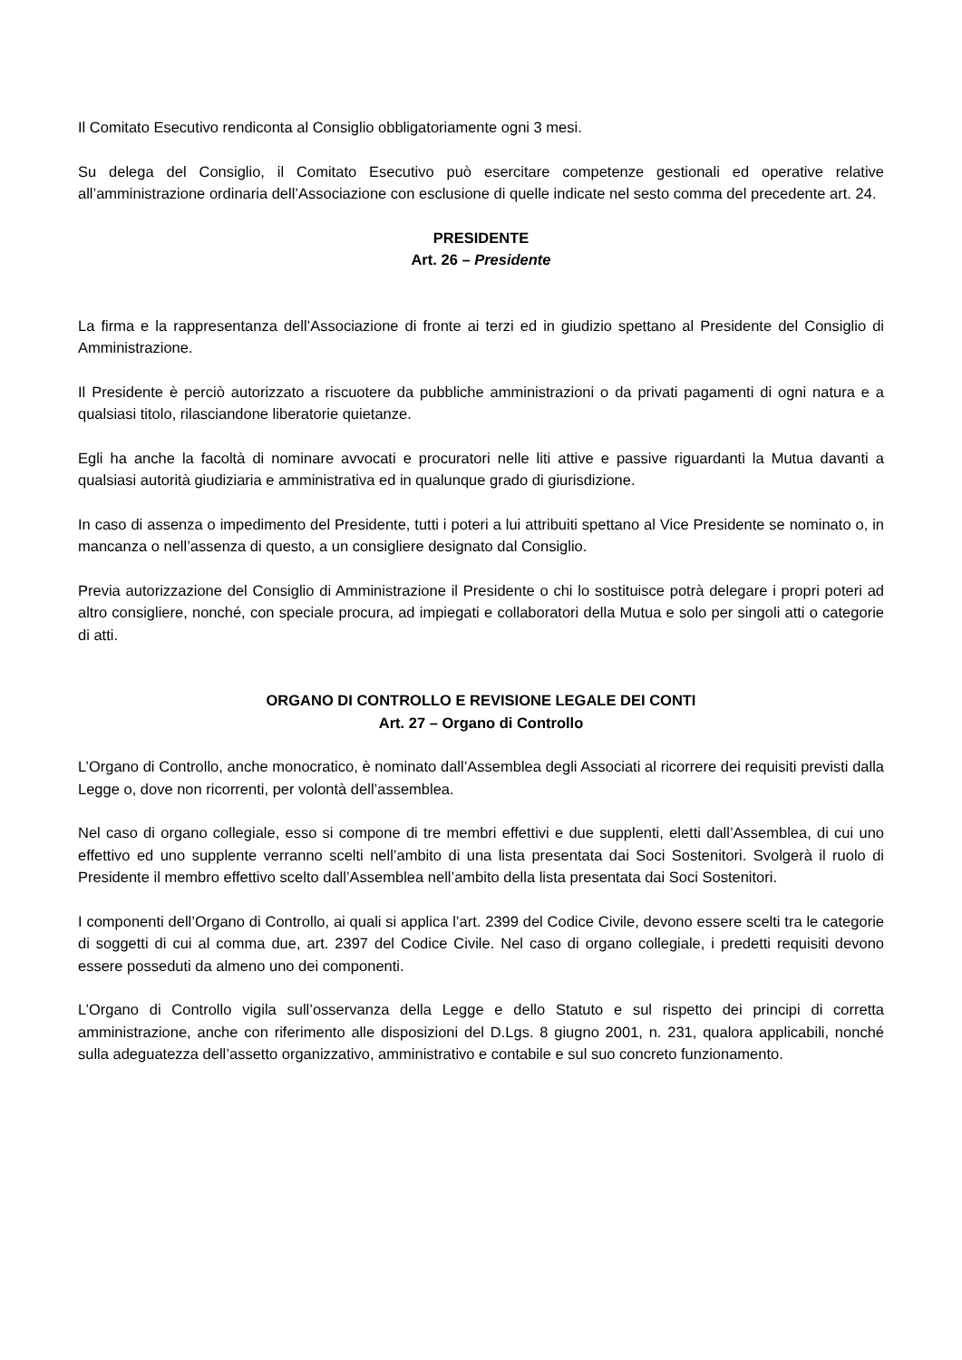Il Comitato Esecutivo rendiconta al Consiglio obbligatoriamente ogni 3 mesi.
Su delega del Consiglio, il Comitato Esecutivo può esercitare competenze gestionali ed operative relative all’amministrazione ordinaria dell’Associazione con esclusione di quelle indicate nel sesto comma del precedente art. 24.
PRESIDENTE
Art. 26 – Presidente
La firma e la rappresentanza dell’Associazione di fronte ai terzi ed in giudizio spettano al Presidente del Consiglio di Amministrazione.
Il Presidente è perciò autorizzato a riscuotere da pubbliche amministrazioni o da privati pagamenti di ogni natura e a qualsiasi titolo, rilasciandone liberatorie quietanze.
Egli ha anche la facoltà di nominare avvocati e procuratori nelle liti attive e passive riguardanti la Mutua davanti a qualsiasi autorità giudiziaria e amministrativa ed in qualunque grado di giurisdizione.
In caso di assenza o impedimento del Presidente, tutti i poteri a lui attribuiti spettano al Vice Presidente se nominato o, in mancanza o nell’assenza di questo, a un consigliere designato dal Consiglio.
Previa autorizzazione del Consiglio di Amministrazione il Presidente o chi lo sostituisce potrà delegare i propri poteri ad altro consigliere, nonché, con speciale procura, ad impiegati e collaboratori della Mutua e solo per singoli atti o categorie di atti.
ORGANO DI CONTROLLO E REVISIONE LEGALE DEI CONTI
Art. 27 – Organo di Controllo
L’Organo di Controllo, anche monocratico, è nominato dall’Assemblea degli Associati al ricorrere dei requisiti previsti dalla Legge o, dove non ricorrenti, per volontà dell’assemblea.
Nel caso di organo collegiale, esso si compone di tre membri effettivi e due supplenti, eletti dall’Assemblea, di cui uno effettivo ed uno supplente verranno scelti nell’ambito di una lista presentata dai Soci Sostenitori. Svolgerà il ruolo di Presidente il membro effettivo scelto dall’Assemblea nell’ambito della lista presentata dai Soci Sostenitori.
I componenti dell’Organo di Controllo, ai quali si applica l’art. 2399 del Codice Civile, devono essere scelti tra le categorie di soggetti di cui al comma due, art. 2397 del Codice Civile. Nel caso di organo collegiale, i predetti requisiti devono essere posseduti da almeno uno dei componenti.
L’Organo di Controllo vigila sull’osservanza della Legge e dello Statuto e sul rispetto dei principi di corretta amministrazione, anche con riferimento alle disposizioni del D.Lgs. 8 giugno 2001, n. 231, qualora applicabili, nonché sulla adeguatezza dell’assetto organizzativo, amministrativo e contabile e sul suo concreto funzionamento.